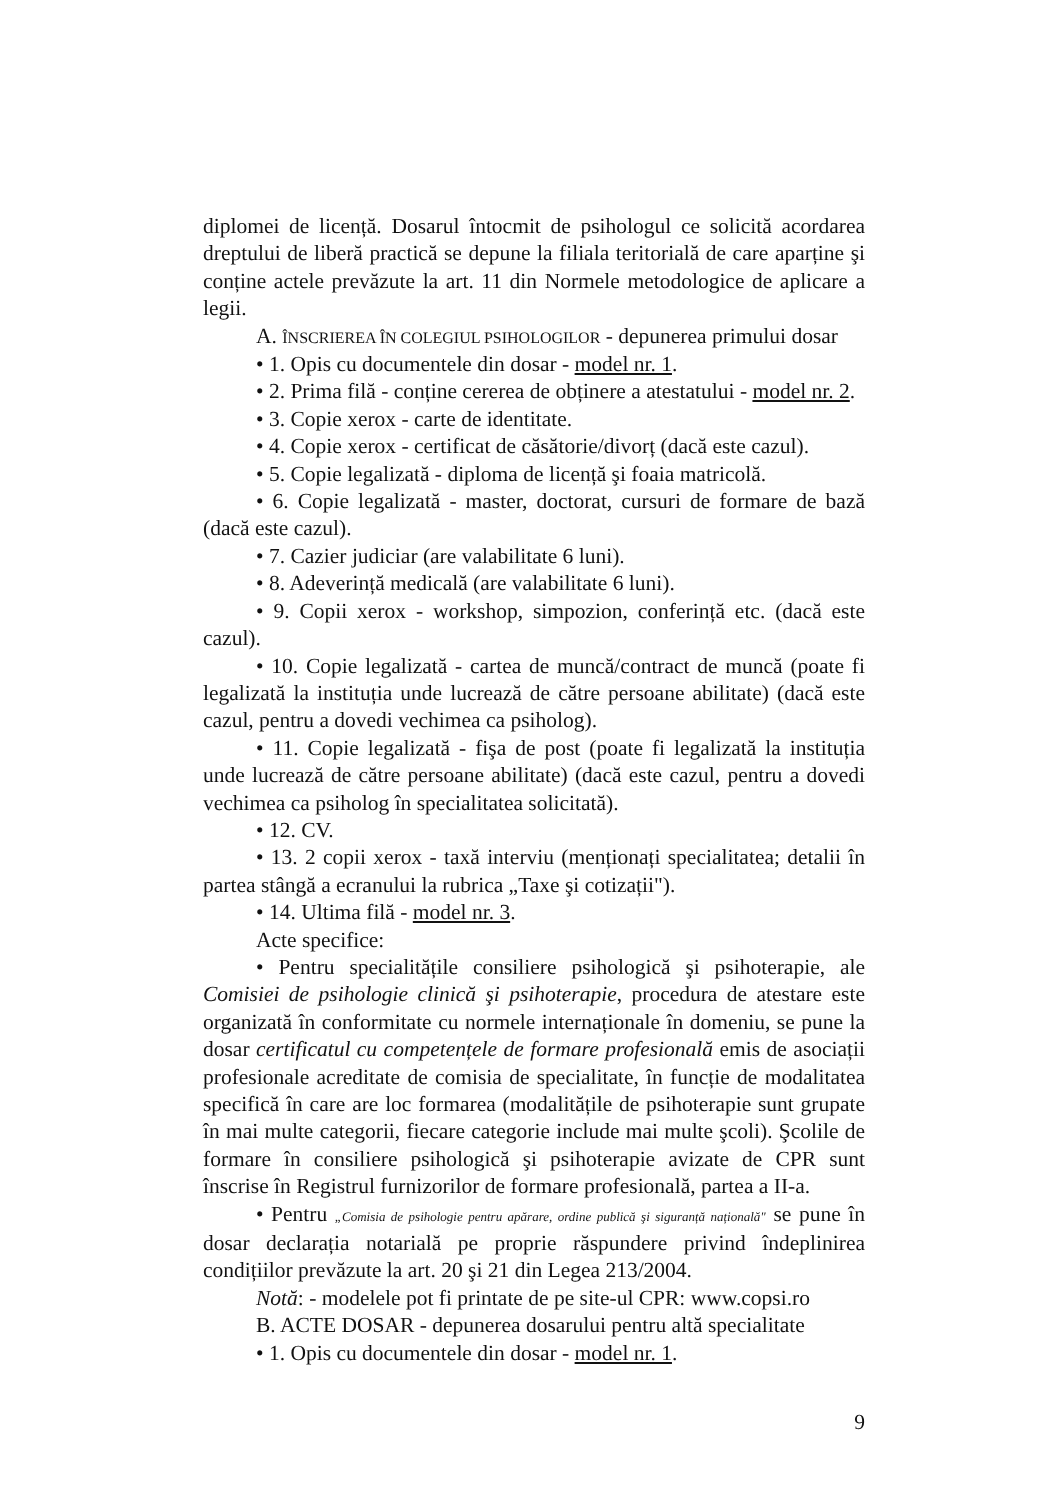diplomei de licență. Dosarul întocmit de psihologul ce solicită acordarea dreptului de liberă practică se depune la filiala teritorială de care aparține şi conține actele prevăzute la art. 11 din Normele metodologice de aplicare a legii.
A. ÎNSCRIEREA ÎN COLEGIUL PSIHOLOGILOR - depunerea primului dosar
• 1. Opis cu documentele din dosar - model nr. 1.
• 2. Prima filă - conține cererea de obținere a atestatului - model nr. 2.
• 3. Copie xerox - carte de identitate.
• 4. Copie xerox - certificat de căsătorie/divorț (dacă este cazul).
• 5. Copie legalizată - diploma de licență şi foaia matricolă.
• 6. Copie legalizată - master, doctorat, cursuri de formare de bază (dacă este cazul).
• 7. Cazier judiciar (are valabilitate 6 luni).
• 8. Adeverință medicală (are valabilitate 6 luni).
• 9. Copii xerox - workshop, simpozion, conferință etc. (dacă este cazul).
• 10. Copie legalizată - cartea de muncă/contract de muncă (poate fi legalizată la instituția unde lucrează de către persoane abilitate) (dacă este cazul, pentru a dovedi vechimea ca psiholog).
• 11. Copie legalizată - fişa de post (poate fi legalizată la instituția unde lucrează de către persoane abilitate) (dacă este cazul, pentru a dovedi vechimea ca psiholog în specialitatea solicitată).
• 12. CV.
• 13. 2 copii xerox - taxă interviu (menționați specialitatea; detalii în partea stângă a ecranului la rubrica „Taxe şi cotizații").
• 14. Ultima filă - model nr. 3.
Acte specifice:
• Pentru specialitățile consiliere psihologică şi psihoterapie, ale Comisiei de psihologie clinică şi psihoterapie, procedura de atestare este organizată în conformitate cu normele internaționale în domeniu, se pune la dosar certificatul cu competențele de formare profesională emis de asociații profesionale acreditate de comisia de specialitate, în funcție de modalitatea specifică în care are loc formarea (modalitățile de psihoterapie sunt grupate în mai multe categorii, fiecare categorie include mai multe şcoli). Şcolile de formare în consiliere psihologică şi psihoterapie avizate de CPR sunt înscrise în Registrul furnizorilor de formare profesională, partea a II-a.
• Pentru „Comisia de psihologie pentru apărare, ordine publică şi siguranță națională" se pune în dosar declarația notarială pe proprie răspundere privind îndeplinirea condițiilor prevăzute la art. 20 şi 21 din Legea 213/2004.
Notă: - modelele pot fi printate de pe site-ul CPR: www.copsi.ro
B. ACTE DOSAR - depunerea dosarului pentru altă specialitate
• 1. Opis cu documentele din dosar - model nr. 1.
9